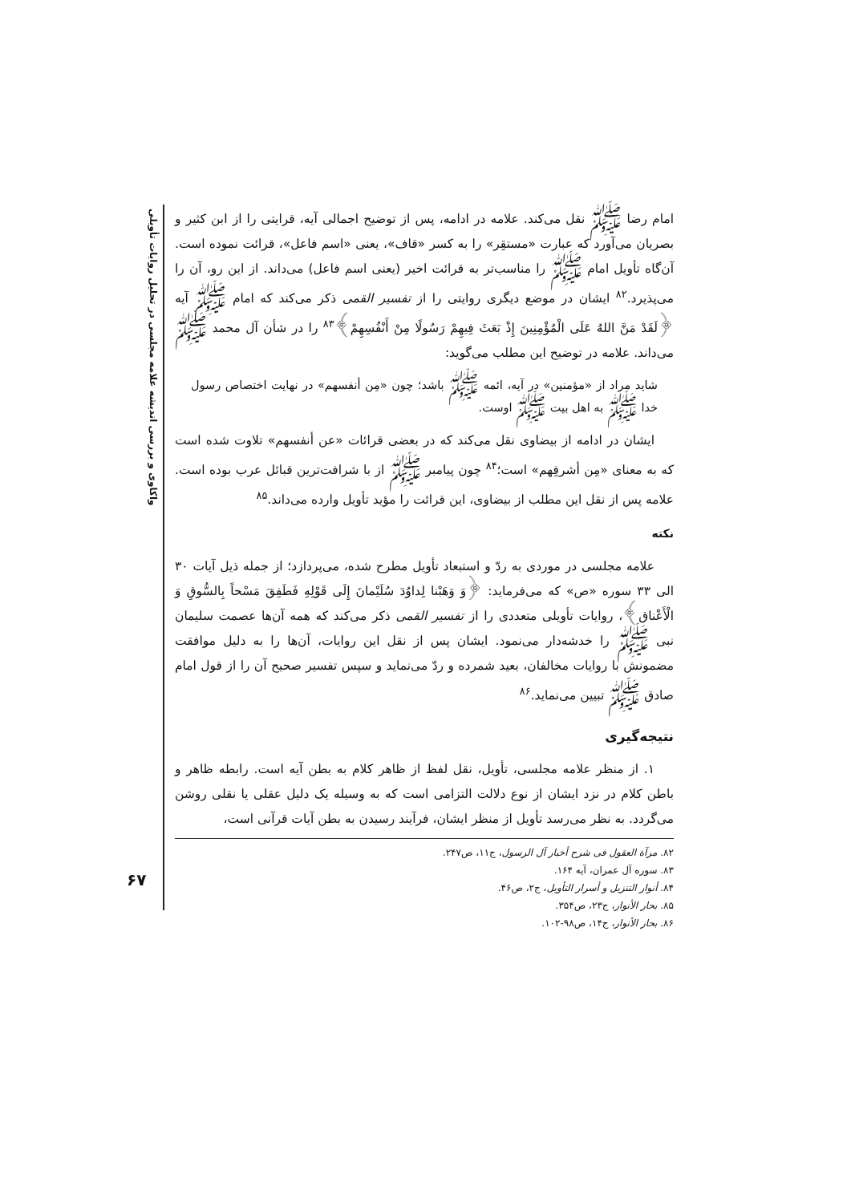واکاوی و بررسی اندیشه علامه مجلسی در تحلیل روایات تأویلی
۶۷
امام رضا ﷺ نقل می‌کند. علامه در ادامه، پس از توضیح اجمالی آیه، قرایتی را از ابن کثیر و بصریان می‌آورد که عبارت «مستقِر» را به کسر «قاف»، یعنی «اسم فاعل»، قرائت نموده است. آن‌گاه تأویل امام ﷺ را مناسب‌تر به قرائت اخیر (یعنی اسم فاعل) می‌داند. از این رو، آن را می‌پذیرد.<sup>۸۲</sup> ایشان در موضع دیگری روایتی را از تفسیر القمی ذکر می‌کند که امام ﷺ آیه ﴿لَقَدْ مَنَّ اللهُ عَلَی الْمُؤْمِنِینَ إِذْ بَعَثَ فِیهِمْ رَسُولًا مِنْ أَنْفُسِهِمْ﴾<sup>۸۳</sup> را در شأن آل محمد ﷺ می‌داند. علامه در توضیح این مطلب می‌گوید:
شاید مراد از «مؤمنین» در آیه، ائمه ﷺ باشد؛ چون «مِن أنفسهم» در نهایت اختصاص رسول خدا ﷺ به اهل بیت ﷺ اوست.
ایشان در ادامه از بیضاوی نقل می‌کند که در بعضی قرائات «عن أنفسهم» تلاوت شده است که به معنای «مِن أشرفِهم» است؛<sup>۸۴</sup> چون پیامبر ﷺ از با شرافت‌ترین قبائل عرب بوده است. علامه پس از نقل این مطلب از بیضاوی، این قرائت را مؤید تأویل وارده می‌داند.<sup>۸۵</sup>
نکته
علامه مجلسی در موردی به ردّ و استبعاد تأویل مطرح شده، می‌پردازد؛ از جمله ذیل آیات ۳۰ الی ۳۳ سوره «ص» که می‌فرماید: ﴿وَ وَهَبْنا لِداوُدَ سُلَیْمانَ إِلَی قَوْلِهِ فَطَفِقَ مَسْحاً بِالسُّوقِ وَ الْأَعْناق﴾، روایات تأویلی متعددی را از تفسیر القمی ذکر می‌کند که همه آن‌ها عصمت سلیمان نبی ﷺ را خدشه‌دار می‌نمود. ایشان پس از نقل این روایات، آن‌ها را به دلیل موافقت مضمونش با روایات مخالفان، بعید شمرده و ردّ می‌نماید و سپس تفسیر صحیح آن را از قول امام صادق ﷺ تبیین می‌نماید.<sup>۸۶</sup>
نتیجه‌گیری
۱. از منظر علامه مجلسی، تأویل، نقل لفظ از ظاهر کلام به بطن آیه است. رابطه ظاهر و باطن کلام در نزد ایشان از نوع دلالت التزامی است که به وسیله یک دلیل عقلی یا نقلی روشن می‌گردد. به نظر می‌رسد تأویل از منظر ایشان، فرآیند رسیدن به بطن آیات قرآنی است،
۸۲. مرآة العقول فی شرح أخبار آل الرسول، ج۱۱، ص۲۴۷.
۸۳. سوره آل عمران، آیه ۱۶۴.
۸۴. أنوار التنزیل و أسرار التأویل، ج۲، ص۴۶.
۸۵. بحار الأنوار، ج۲۳، ص۳۵۴.
۸۶. بحار الأنوار، ج۱۴، ص۹۸-۱۰۲.